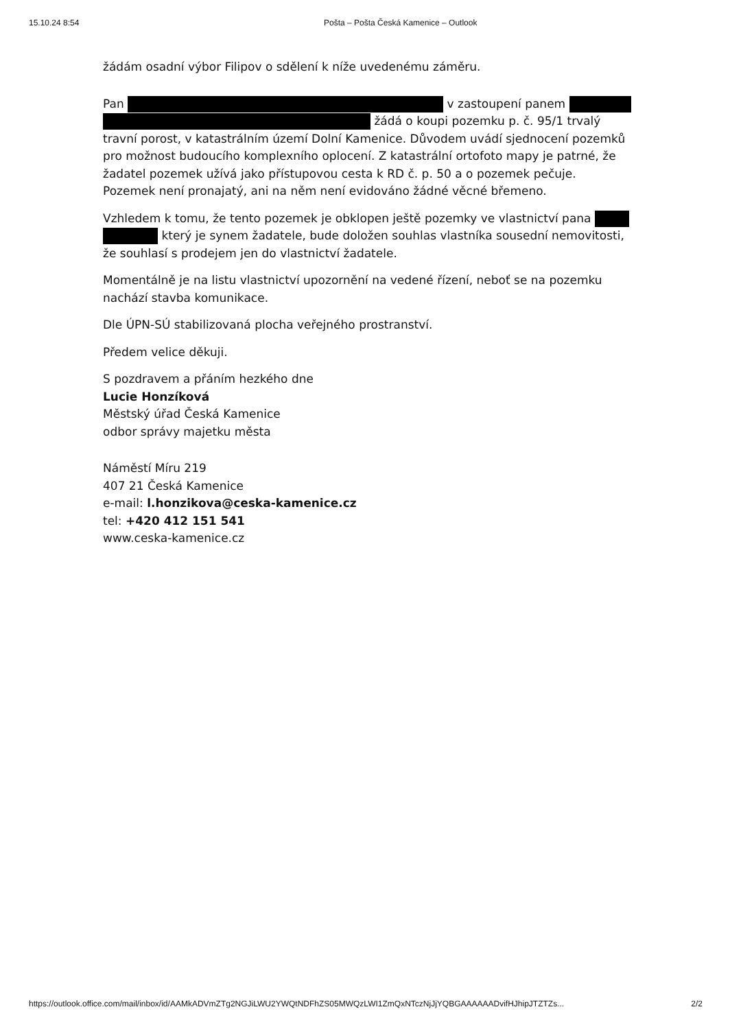15.10.24 8:54 Pošta – Pošta Česká Kamenice – Outlook
žádám osadní výbor Filipov o sdělení k níže uvedenému záměru.
Pan v zastoupení panem žádá o koupi pozemku p. č. 95/1 trvalý travní porost, v katastrálním území Dolní Kamenice. Důvodem uvádí sjednocení pozemků pro možnost budoucího komplexního oplocení. Z katastrální ortofoto mapy je patrné, že žadatel pozemek užívá jako přístupovou cesta k RD č. p. 50 a o pozemek pečuje. Pozemek není pronajatý, ani na něm není evidováno žádné věcné břemeno.
Vzhledem k tomu, že tento pozemek je obklopen ještě pozemky ve vlastnictví pana který je synem žadatele, bude doložen souhlas vlastníka sousední nemovitosti, že souhlasí s prodejem jen do vlastnictví žadatele.
Momentálně je na listu vlastnictví upozornění na vedené řízení, neboť se na pozemku nachází stavba komunikace.
Dle ÚPN-SÚ stabilizovaná plocha veřejného prostranství.
Předem velice děkuji.
S pozdravem a přáním hezkého dne
Lucie Honzíková
Městský úřad Česká Kamenice
odbor správy majetku města
Náměstí Míru 219
407 21 Česká Kamenice
e-mail: l.honzikova@ceska-kamenice.cz
tel: +420 412 151 541
www.ceska-kamenice.cz
https://outlook.office.com/mail/inbox/id/AAMkADVmZTg2NGJiLWU2YWQtNDFhZS05MWQzLWI1ZmQxNTczNjJjYQBGAAAAAADvifHJhipJTZTZs... 2/2